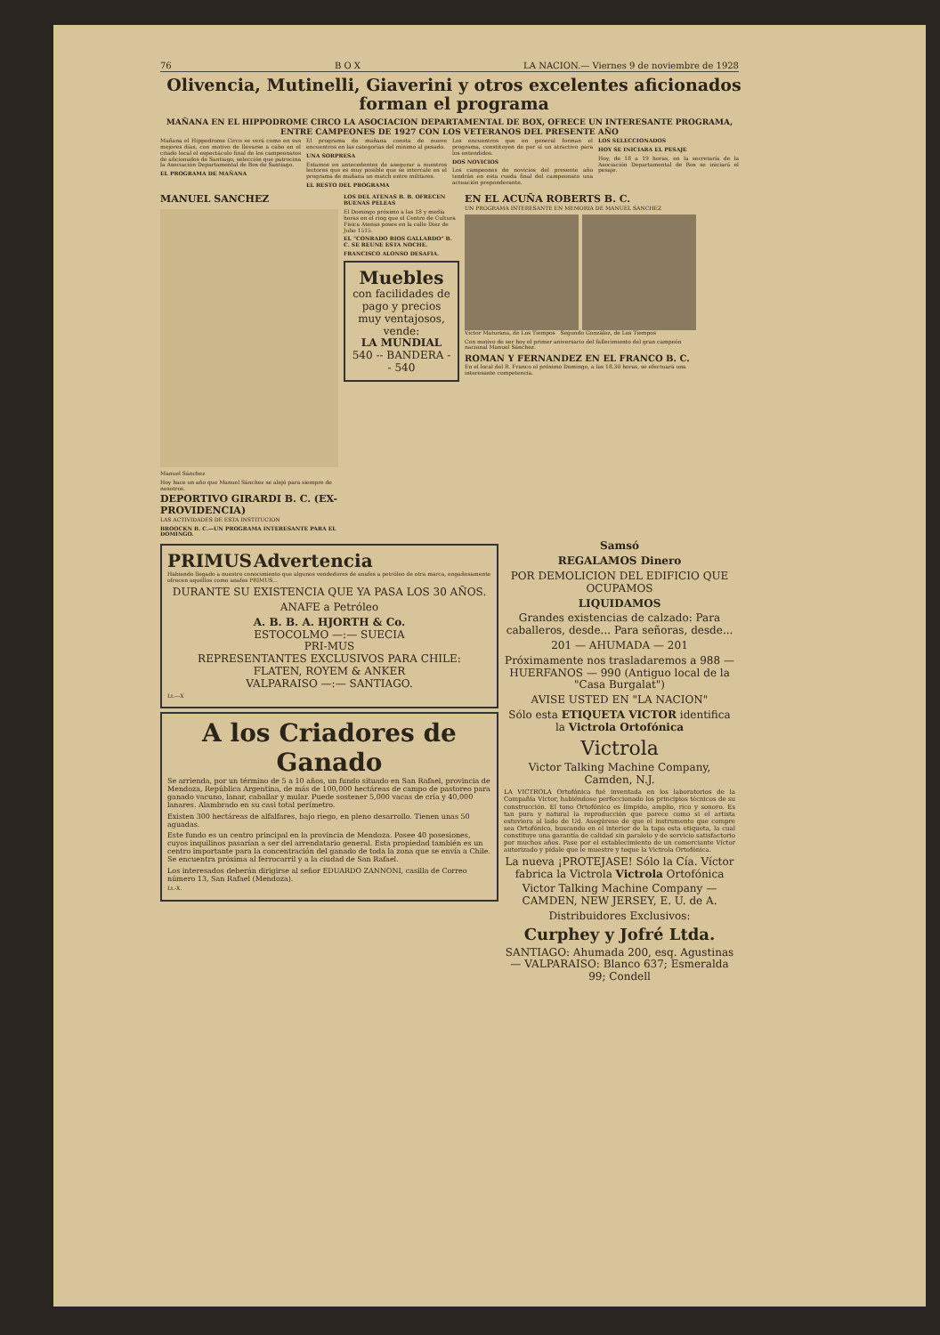76 B O X LA NACION.— Viernes 9 de noviembre de 1928
Olivencia, Mutinelli, Giaverini y otros excelentes aficionados forman el programa
MAÑANA EN EL HIPPODROME CIRCO LA ASOCIACION DEPARTAMENTAL DE BOX, OFRECE UN INTERESANTE PROGRAMA, ENTRE CAMPEONES DE 1927 CON LOS VETERANOS DEL PRESENTE AÑO
Mañana el Hippodrome Circo se verá como en sus mejores días, con motivo de llevarse a cabo en el citado local el espectáculo final de los campeonatos de aficionados de Santiago, selección que patrocina la Asociación Departamental de Box de Santiago.
EL PROGRAMA DE MAÑANA
El programa de mañana consta de nueve encuentros en las categorías del mínimo al pesado.
UNA SORPRESA
Estamos en antecedentes de asegurar a nuestros lectores que es muy posible que se intercale en el programa de mañana un match entre militares.
EL RESTO DEL PROGRAMA
Los encuentros que en general forman el programa, constituyen de por sí un atractivo para los entendidos.
DOS NOVICIOS
Los campeones de novicios del presente año tendrán en esta rueda final del campeonato una actuación preponderante.
LOS SELECCIONADOS
HOY SE INICIARA EL PESAJE
Hoy, de 18 a 19 horas, en la secretaría de la Asociación Departamental de Box se iniciará el pesaje.
MANUEL SANCHEZ
Manuel Sánchez
Hoy hace un año que Manuel Sánchez se alejó para siempre de nosotros.
DEPORTIVO GIRARDI B. C. (EX-PROVIDENCIA)
LAS ACTIVIDADES DE ESTA INSTITUCION
BROOCKN B. C.—UN PROGRAMA INTERESANTE PARA EL DOMINGO.
LOS DEL ATENAS B. B. OFRECEN BUENAS PELEAS
El Domingo próximo a las 18 y media horas en el ring que el Centro de Cultura Física Atenas posee en la calle Diez de Julio 1515.
EL "CONRADO RIOS GALLARDO" B. C. SE REUNE ESTA NOCHE.
FRANCISCO ALONSO DESAFIA.
Muebles
con facilidades de pago y precios muy ventajosos, vende:
LA MUNDIAL
540 -- BANDERA -- 540
EN EL ACUÑA ROBERTS B. C.
UN PROGRAMA INTERESANTE EN MEMORIA DE MANUEL SANCHEZ
Víctor Maturana, de Los Tiempos Segundo González, de Los Tiempos
Con motivo de ser hoy el primer aniversario del fallecimiento del gran campeón nacional Manuel Sánchez.
ROMAN Y FERNANDEZ EN EL FRANCO B. C.
En el local del R. Franco el próximo Domingo, a las 18.30 horas, se efectuará una interesante competencia.
PRIMUS Advertencia
Habiendo llegado a nuestro conocimiento que algunos vendedores de anafes a petróleo de otra marca, engañosamente ofrecen aquéllos como anafes PRIMUS...
DURANTE SU EXISTENCIA QUE YA PASA LOS 30 AÑOS.
ANAFE a Petróleo
A. B. B. A. HJORTH & Co.
ESTOCOLMO —:— SUECIA
PRI-MUS
REPRESENTANTES EXCLUSIVOS PARA CHILE:
FLATEN, ROYEM & ANKER
VALPARAISO —:— SANTIAGO.
Lt.—X
A los Criadores de Ganado
Se arrienda, por un término de 5 a 10 años, un fundo situado en San Rafael, provincia de Mendoza, República Argentina, de más de 100,000 hectáreas de campo de pastoreo para ganado vacuno, lanar, caballar y mular. Puede sostener 5,000 vacas de cría y 40,000 lanares. Alambrado en su casi total perímetro.
Existen 300 hectáreas de alfalfares, bajo riego, en pleno desarrollo. Tienen unas 50 aguadas.
Este fundo es un centro principal en la provincia de Mendoza. Posee 40 posesiones, cuyos inquilinos pasarían a ser del arrendatario general. Esta propiedad también es un centro importante para la concentración del ganado de toda la zona que se envía a Chile. Se encuentra próxima al ferrocarril y a la ciudad de San Rafael.
Los interesados deberán dirigirse al señor EDUARDO ZANNONI, casilla de Correo número 13, San Rafael (Mendoza).
Lt.-X.
Samsó
REGALAMOS Dinero
POR DEMOLICION DEL EDIFICIO QUE OCUPAMOS
LIQUIDAMOS
Grandes existencias de calzado: Para caballeros, desde... Para señoras, desde...
201 — AHUMADA — 201
Próximamente nos trasladaremos a 988 — HUERFANOS — 990 (Antiguo local de la "Casa Burgalat")
AVISE USTED EN "LA NACION"
Sólo esta ETIQUETA VICTOR identifica la Victrola Ortofónica
Victrola
Victor Talking Machine Company, Camden, N.J.
LA VICTROLA Ortofónica fué inventada en los laboratorios de la Compañía Víctor, habiéndose perfeccionado los principios técnicos de su construcción. El tono Ortofónico es límpido, amplio, rico y sonoro. Es tan pura y natural la reproducción que parece como si el artista estuviera al lado de Ud. Asegúrese de que el instrumento que compre sea Ortofónico, buscando en el interior de la tapa esta etiqueta, la cual constituye una garantía de calidad sin paralelo y de servicio satisfactorio por muchos años. Pase por el establecimiento de un comerciante Víctor autorizado y pídale que le muestre y toque la Victrola Ortofónica.
La nueva ¡PROTEJASE! Sólo la Cía. Víctor fabrica la Victrola Victrola Ortofónica
Victor Talking Machine Company — CAMDEN, NEW JERSEY, E. U. de A.
Distribuidores Exclusivos:
Curphey y Jofré Ltda.
SANTIAGO: Ahumada 200, esq. Agustinas — VALPARAISO: Blanco 637; Esmeralda 99; Condell